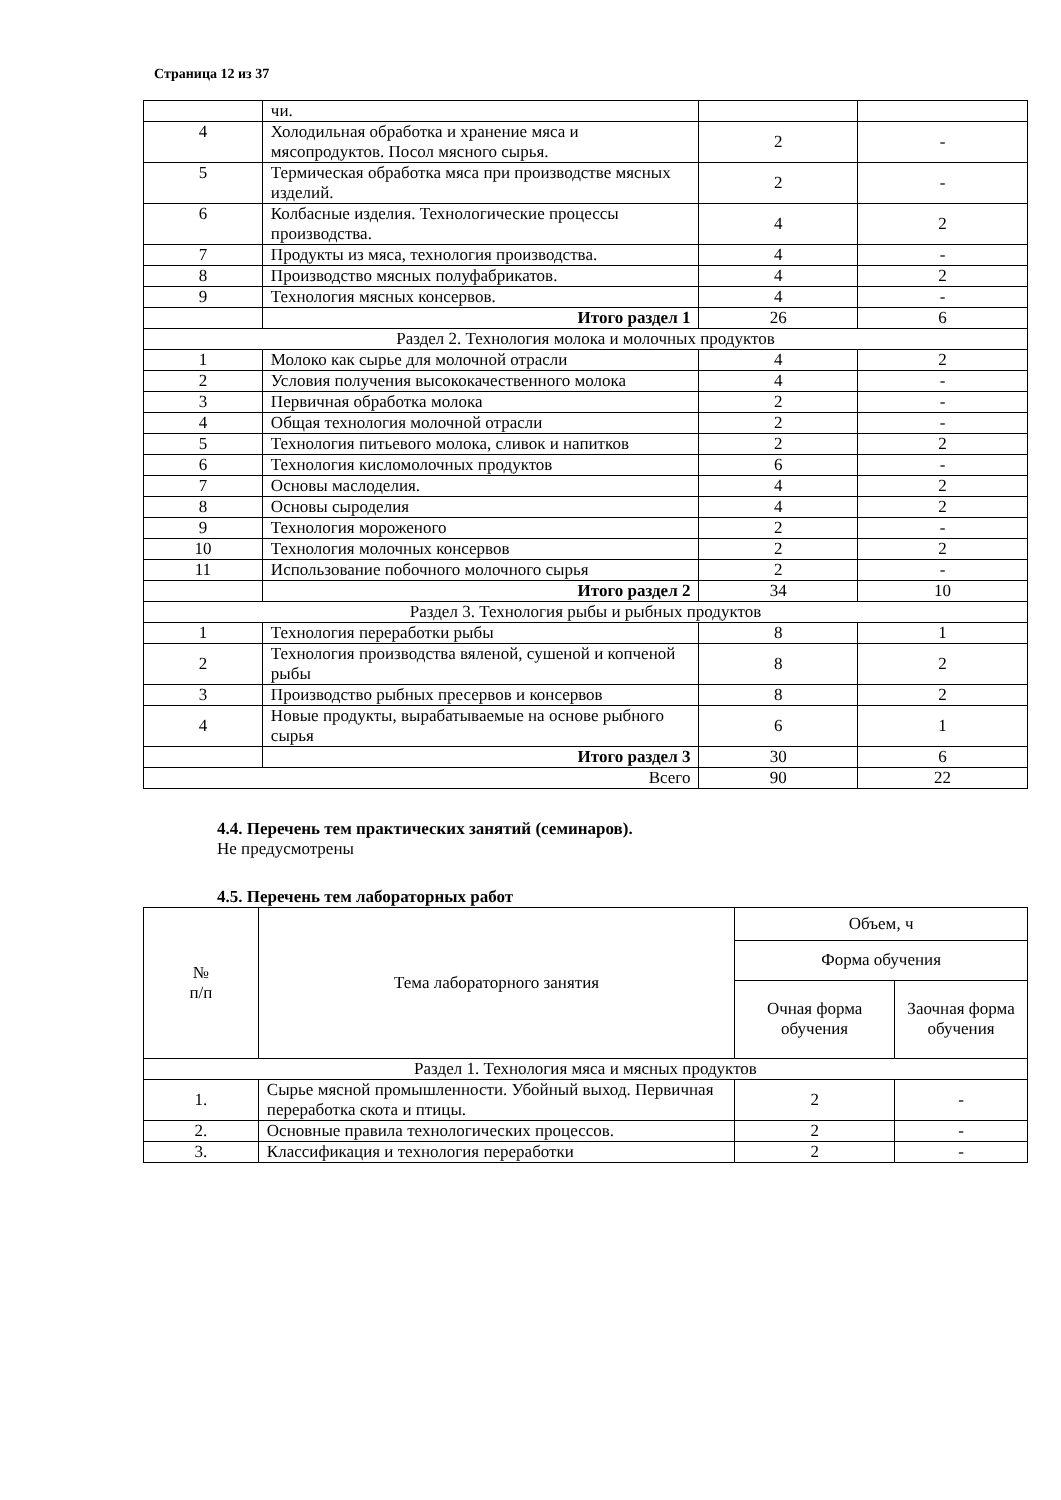Страница 12 из 37
| | чи. | | |
| 4 | Холодильная обработка и хранение мяса и мясопродуктов. Посол мясного сырья. | 2 | - |
| 5 | Термическая обработка мяса при производстве мясных изделий. | 2 | - |
| 6 | Колбасные изделия. Технологические процессы производства. | 4 | 2 |
| 7 | Продукты из мяса, технология производства. | 4 | - |
| 8 | Производство мясных полуфабрикатов. | 4 | 2 |
| 9 | Технология мясных консервов. | 4 | - |
| | Итого раздел 1 | 26 | 6 |
| Раздел 2. Технология молока и молочных продуктов | | | |
| 1 | Молоко как сырье для молочной отрасли | 4 | 2 |
| 2 | Условия получения высококачественного молока | 4 | - |
| 3 | Первичная обработка молока | 2 | - |
| 4 | Общая технология молочной отрасли | 2 | - |
| 5 | Технология питьевого молока, сливок и напитков | 2 | 2 |
| 6 | Технология кисломолочных продуктов | 6 | - |
| 7 | Основы маслоделия. | 4 | 2 |
| 8 | Основы сыроделия | 4 | 2 |
| 9 | Технология мороженого | 2 | - |
| 10 | Технология молочных консервов | 2 | 2 |
| 11 | Использование побочного молочного сырья | 2 | - |
| | Итого раздел 2 | 34 | 10 |
| Раздел 3. Технология рыбы и рыбных продуктов | | | |
| 1 | Технология переработки рыбы | 8 | 1 |
| 2 | Технология производства вяленой, сушеной и копченой рыбы | 8 | 2 |
| 3 | Производство рыбных пресервов и консервов | 8 | 2 |
| 4 | Новые продукты, вырабатываемые на основе рыбного сырья | 6 | 1 |
| | Итого раздел 3 | 30 | 6 |
| Всего | | 90 | 22 |
4.4. Перечень тем практических занятий (семинаров).
Не предусмотрены
4.5. Перечень тем лабораторных работ
| № п/п | Тема лабораторного занятия | Объем, ч | |
| --- | --- | --- | --- |
| | | Форма обучения | |
| | | Очная форма обучения | Заочная форма обучения |
| Раздел 1. Технология мяса и мясных продуктов | | | |
| 1. | Сырье мясной промышленности. Убойный выход. Первичная переработка скота и птицы. | 2 | - |
| 2. | Основные правила технологических процессов. | 2 | - |
| 3. | Классификация и технология переработки | 2 | - |